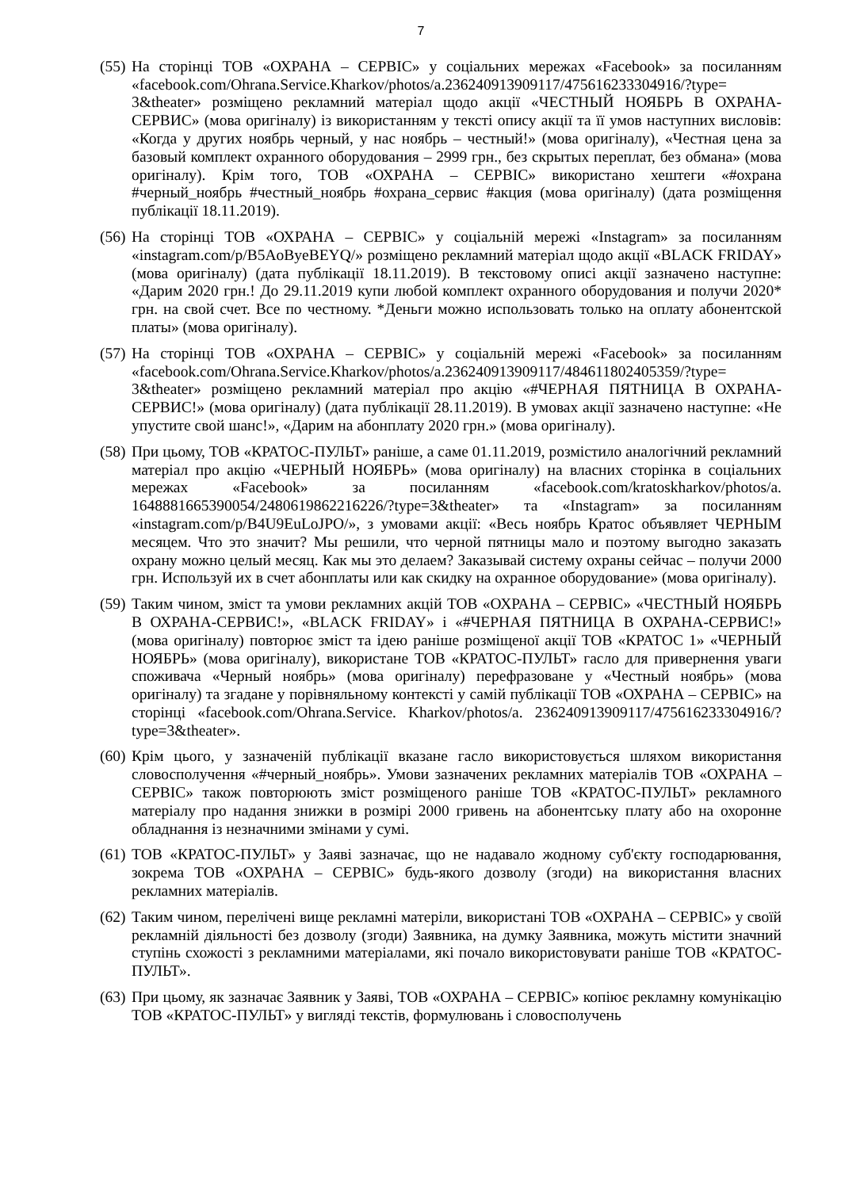7
(55)
На сторінці ТОВ «ОХРАНА – СЕРВІС» у соціальних мережах «Facebook» за посиланням «facebook.com/Ohrana.Service.Kharkov/photos/a.236240913909117/475616233304916/?type= 3&theater» розміщено рекламний матеріал щодо акції «ЧЕСТНЫЙ НОЯБРЬ В ОХРАНА-СЕРВИС» (мова оригіналу) із використанням у тексті опису акції та її умов наступних висловів: «Когда у других ноябрь черный, у нас ноябрь – честный!» (мова оригіналу), «Честная цена за базовый комплект охранного оборудования – 2999 грн., без скрытых переплат, без обмана» (мова оригіналу). Крім того, ТОВ «ОХРАНА – СЕРВІС» використано хештеги «#охрана #черный_ноябрь #честный_ноябрь #охрана_сервис #акция (мова оригіналу) (дата розміщення публікації 18.11.2019).
(56)
На сторінці ТОВ «ОХРАНА – СЕРВІС» у соціальній мережі «Instagram» за посиланням «instagram.com/p/B5AoByeBEYQ/» розміщено рекламний матеріал щодо акції «BLACK FRIDAY» (мова оригіналу) (дата публікації 18.11.2019). В текстовому описі акції зазначено наступне: «Дарим 2020 грн.! До 29.11.2019 купи любой комплект охранного оборудования и получи 2020* грн. на свой счет. Все по честному. *Деньги можно использовать только на оплату абонентской платы» (мова оригіналу).
(57)
На сторінці ТОВ «ОХРАНА – СЕРВІС» у соціальній мережі «Facebook» за посиланням «facebook.com/Ohrana.Service.Kharkov/photos/a.236240913909117/484611802405359/?type= 3&theater» розміщено рекламний матеріал про акцію «#ЧЕРНАЯ ПЯТНИЦА В ОХРАНА-СЕРВИС!» (мова оригіналу) (дата публікації 28.11.2019). В умовах акції зазначено наступне: «Не упустите свой шанс!», «Дарим на абонплату 2020 грн.» (мова оригіналу).
(58)
При цьому, ТОВ «КРАТОС-ПУЛЬТ» раніше, а саме 01.11.2019, розмістило аналогічний рекламний матеріал про акцію «ЧЕРНЫЙ НОЯБРЬ» (мова оригіналу) на власних сторінка в соціальних мережах «Facebook» за посиланням «facebook.com/kratoskharkov/photos/a. 1648881665390054/2480619862216226/?type=3&theater» та «Instagram» за посиланням «instagram.com/p/B4U9EuLoJPO/», з умовами акції: «Весь ноябрь Кратос объявляет ЧЕРНЫМ месяцем. Что это значит? Мы решили, что черной пятницы мало и поэтому выгодно заказать охрану можно целый месяц. Как мы это делаем? Заказывай систему охраны сейчас – получи 2000 грн. Используй их в счет абонплаты или как скидку на охранное оборудование» (мова оригіналу).
(59)
Таким чином, зміст та умови рекламних акцій ТОВ «ОХРАНА – СЕРВІС» «ЧЕСТНЫЙ НОЯБРЬ В ОХРАНА-СЕРВИС!», «BLACK FRIDAY» і «#ЧЕРНАЯ ПЯТНИЦА В ОХРАНА-СЕРВИС!» (мова оригіналу) повторює зміст та ідею раніше розміщеної акції ТОВ «КРАТОС 1» «ЧЕРНЫЙ НОЯБРЬ» (мова оригіналу), використане ТОВ «КРАТОС-ПУЛЬТ» гасло для привернення уваги споживача «Черный ноябрь» (мова оригіналу) перефразоване у «Честный ноябрь» (мова оригіналу) та згадане у порівняльному контексті у самій публікації ТОВ «ОХРАНА – СЕРВІС» на сторінці «facebook.com/Ohrana.Service. Kharkov/photos/a. 236240913909117/475616233304916/?type=3&theater».
(60)
Крім цього, у зазначеній публікації вказане гасло використовується шляхом використання словосполучення «#черный_ноябрь». Умови зазначених рекламних матеріалів ТОВ «ОХРАНА – СЕРВІС» також повторюють зміст розміщеного раніше ТОВ «КРАТОС-ПУЛЬТ» рекламного матеріалу про надання знижки в розмірі 2000 гривень на абонентську плату або на охоронне обладнання із незначними змінами у сумі.
(61)
ТОВ «КРАТОС-ПУЛЬТ» у Заяві зазначає, що не надавало жодному суб'єкту господарювання, зокрема ТОВ «ОХРАНА – СЕРВІС» будь-якого дозволу (згоди) на використання власних рекламних матеріалів.
(62)
Таким чином, перелічені вище рекламні матеріли, використані ТОВ «ОХРАНА – СЕРВІС» у своїй рекламній діяльності без дозволу (згоди) Заявника, на думку Заявника, можуть містити значний ступінь схожості з рекламними матеріалами, які почало використовувати раніше ТОВ «КРАТОС-ПУЛЬТ».
(63)
При цьому, як зазначає Заявник у Заяві, ТОВ «ОХРАНА – СЕРВІС» копіює рекламну комунікацію ТОВ «КРАТОС-ПУЛЬТ» у вигляді текстів, формулювань і словосполучень